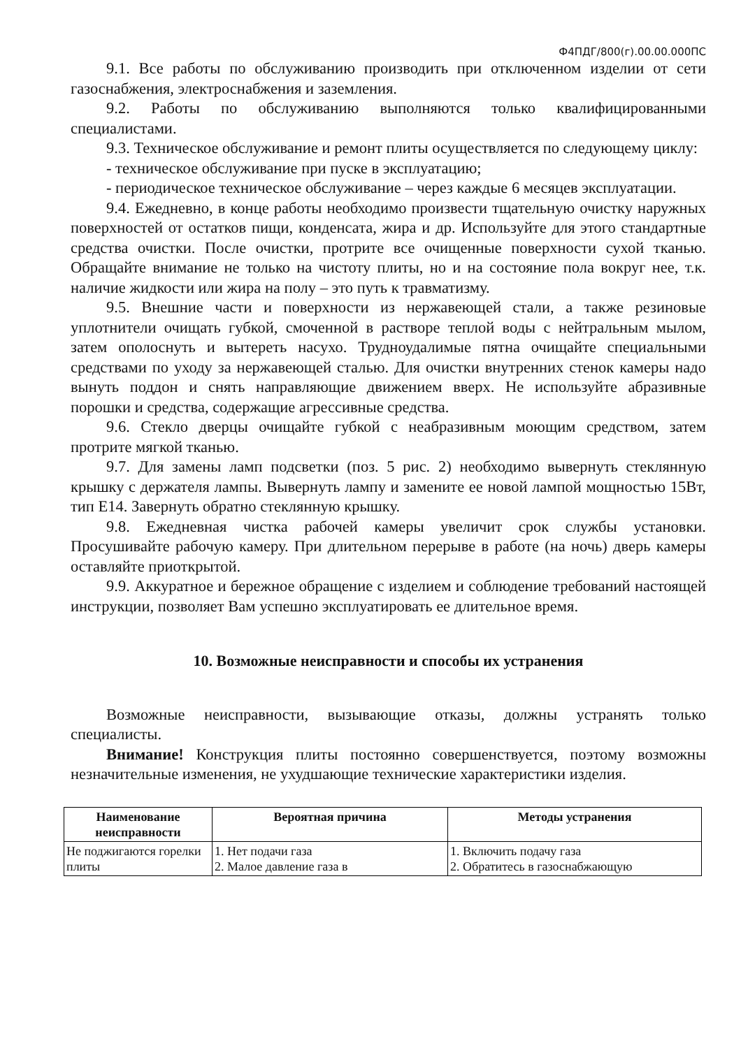Ф4ПДГ/800(г).00.00.000ПС
9.1. Все работы по обслуживанию производить при отключенном изделии от сети газоснабжения, электроснабжения и заземления.
9.2. Работы по обслуживанию выполняются только квалифицированными специалистами.
9.3. Техническое обслуживание и ремонт плиты осуществляется по следующему циклу:
- техническое обслуживание при пуске в эксплуатацию;
- периодическое техническое обслуживание – через каждые 6 месяцев эксплуатации.
9.4. Ежедневно, в конце работы необходимо произвести тщательную очистку наружных поверхностей от остатков пищи, конденсата, жира и др. Используйте для этого стандартные средства очистки. После очистки, протрите все очищенные поверхности сухой тканью. Обращайте внимание не только на чистоту плиты, но и на состояние пола вокруг нее, т.к. наличие жидкости или жира на полу – это путь к травматизму.
9.5. Внешние части и поверхности из нержавеющей стали, а также резиновые уплотнители очищать губкой, смоченной в растворе теплой воды с нейтральным мылом, затем ополоснуть и вытереть насухо. Трудноудалимые пятна очищайте специальными средствами по уходу за нержавеющей сталью. Для очистки внутренних стенок камеры надо вынуть поддон и снять направляющие движением вверх. Не используйте абразивные порошки и средства, содержащие агрессивные средства.
9.6. Стекло дверцы очищайте губкой с неабразивным моющим средством, затем протрите мягкой тканью.
9.7. Для замены ламп подсветки (поз. 5 рис. 2) необходимо вывернуть стеклянную крышку с держателя лампы. Вывернуть лампу и замените ее новой лампой мощностью 15Вт, тип Е14. Завернуть обратно стеклянную крышку.
9.8. Ежедневная чистка рабочей камеры увеличит срок службы установки. Просушивайте рабочую камеру. При длительном перерыве в работе (на ночь) дверь камеры оставляйте приоткрытой.
9.9. Аккуратное и бережное обращение с изделием и соблюдение требований настоящей инструкции, позволяет Вам успешно эксплуатировать ее длительное время.
10. Возможные неисправности и способы их устранения
Возможные неисправности, вызывающие отказы, должны устранять только специалисты.
Внимание! Конструкция плиты постоянно совершенствуется, поэтому возможны незначительные изменения, не ухудшающие технические характеристики изделия.
| Наименование неисправности | Вероятная причина | Методы устранения |
| --- | --- | --- |
| Не поджигаются горелки плиты | 1. Нет подачи газа 2. Малое давление газа в | 1. Включить подачу газа 2. Обратитесь в газоснабжающую |